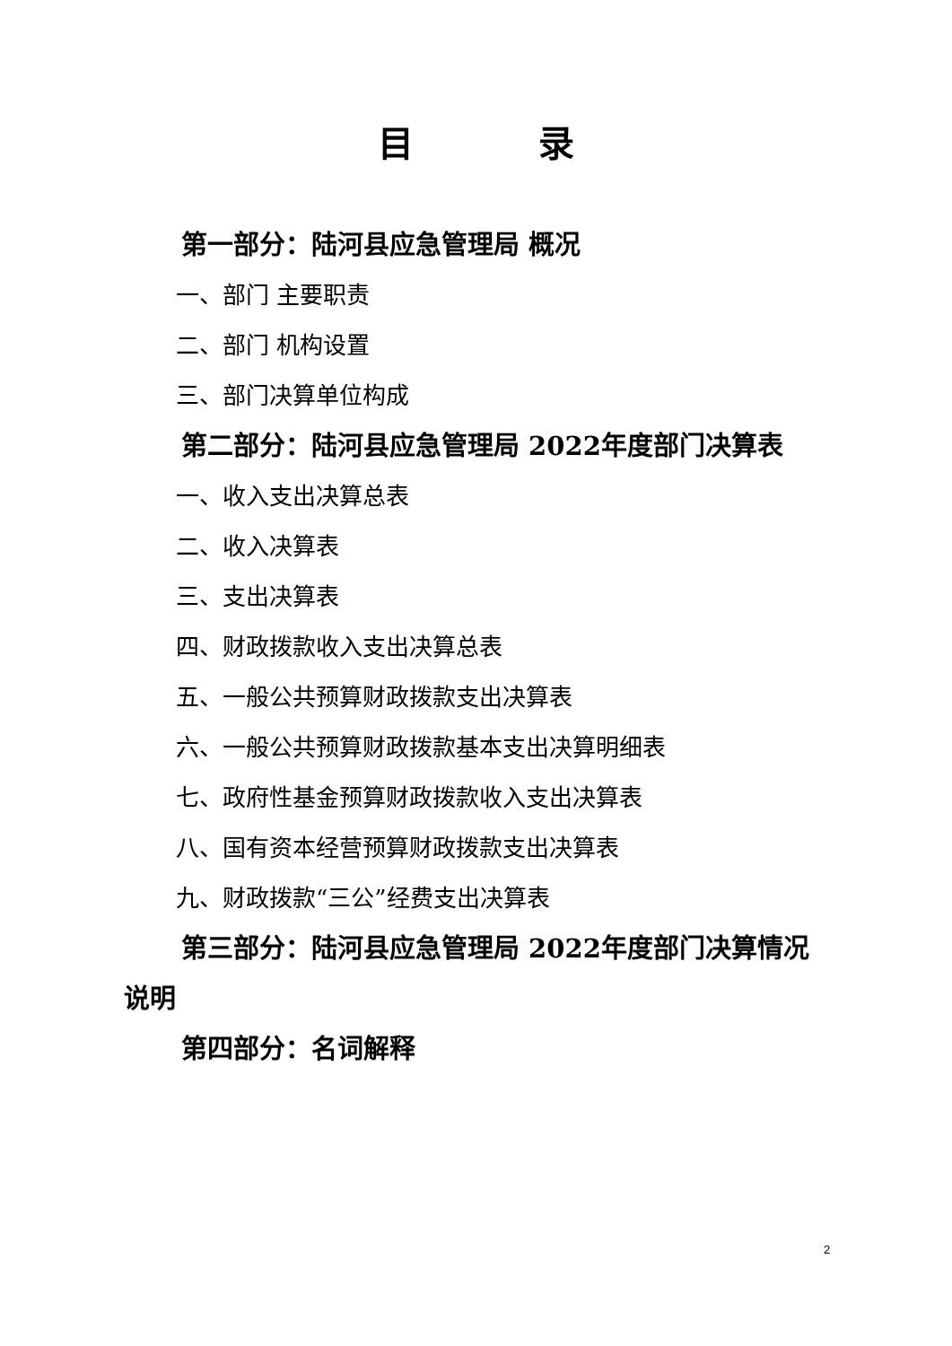目 录
第一部分：陆河县应急管理局 概况
一、部门 主要职责
二、部门 机构设置
三、部门决算单位构成
第二部分：陆河县应急管理局 2022年度部门决算表
一、收入支出决算总表
二、收入决算表
三、支出决算表
四、财政拨款收入支出决算总表
五、一般公共预算财政拨款支出决算表
六、一般公共预算财政拨款基本支出决算明细表
七、政府性基金预算财政拨款收入支出决算表
八、国有资本经营预算财政拨款支出决算表
九、财政拨款“三公”经费支出决算表
第三部分：陆河县应急管理局 2022年度部门决算情况说明
第四部分：名词解释
2